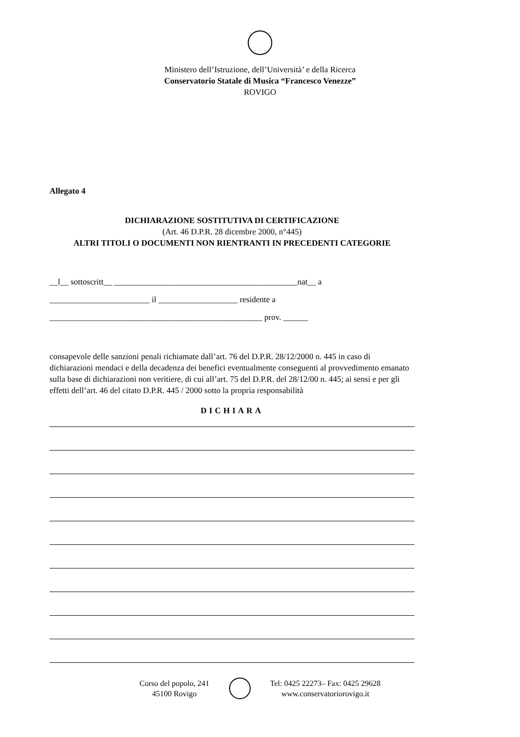Ministero dell’Istruzione, dell’Università’ e della Ricerca
Conservatorio Statale di Musica “Francesco Venezze”
ROVIGO
Allegato 4
DICHIARAZIONE SOSTITUTIVA DI CERTIFICAZIONE
(Art. 46 D.P.R. 28 dicembre 2000, n°445)
ALTRI TITOLI O DOCUMENTI NON RIENTRANTI IN PRECEDENTI CATEGORIE
__l__ sottoscritt__ ____________________________________________nat__ a
________________________ il ___________________ residente a
___________________________________________________ prov. ______
consapevole delle sanzioni penali richiamate dall’art. 76 del D.P.R. 28/12/2000 n. 445 in caso di dichiarazioni mendaci e della decadenza dei benefici eventualmente conseguenti al provvedimento emanato sulla base di dichiarazioni non veritiere, di cui all’art. 75 del D.P.R. del 28/12/00 n. 445; ai sensi e per gli effetti dell’art. 46 del citato D.P.R. 445 / 2000 sotto la propria responsabilità
DICHIARA
Corso del popolo, 241
45100 Rovigo
Tel: 0425 22273– Fax: 0425 29628
www.conservatoriorovigo.it